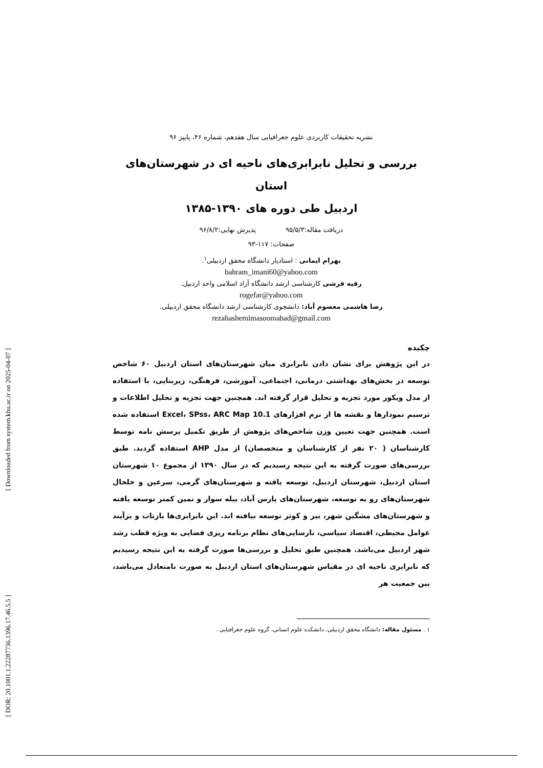[ Downloaded from system.khu.ac.ir on 2025-04-07 ]
[ DOR: 20.1001.1.22287736.1396.17.46.5.5 ]
نشریه تحقیقات کاربردی علوم جغرافیایی سال هفدهم، شماره ۴۶، پاییز ۹۶
بررسی و تحلیل نابرابری‌های ناحیه ای در شهرستان‌های استان
اردبیل طی دوره های ۱۳۹۰-۱۳۸۵
دریافت مقاله:۹۵/۵/۳ پذیرش نهایی:۹۶/۸/۲
صفحات: ۱۱۷-۹۳
بهرام ایمانی : استادیار دانشگاه محقق اردبیلی<sup>۱</sup>.
bahram_imani60@yahoo.com
رقیه فرشی کارشناسی ارشد دانشگاه آزاد اسلامی واحد اردبیل.
rogefar@yahoo.com
رضا هاشمی معصوم آباد: دانشجوی کارشناسی ارشد دانشگاه محقق اردبیلی.
rezahashemimasoomabad@gmail.com
چکیده
در این پژوهش برای نشان دادن نابرابری میان شهرستان‌های استان اردبیل ۶۰ شاخص توسعه در بخش‌های بهداشتی درمانی، اجتماعی، آموزشی، فرهنگی، زیربنایی، با استفاده از مدل ویکور مورد تجزیه و تحلیل قرار گرفته اند. همچنین جهت تجزیه و تحلیل اطلاعات و ترسیم نمودارها و نقشه ها از نرم افزارهای Excel، SPss، ARC Map 10.1 استفاده شده است. همچنین جهت تعیین وزن شاخص‌های پژوهش از طریق تکمیل پرسش نامه توسط کارشناسان ( ۲۰ نفر از کارشناسان و متخصصان) از مدل AHP استفاده گردید. طبق بررسی‌های صورت گرفته به این نتیجه رسیدیم که در سال ۱۳۹۰ از مجموع ۱۰ شهرستان استان اردبیل، شهرستان اردبیل، توسعه یافته و شهرستان‌های گرمی، سرعین و خلخال شهرستان‌های رو به توسعه، شهرستان‌های پارس آباد، بیله سوار و نمین کمتر توسعه یافته و شهرستان‌های مشگین شهر، نیر و کوثر توسعه نیافته اند. این نابرابری‌ها بازتاب و برآیند عوامل محیطی، اقتصاد سیاسی، نارسایی‌های نظام برنامه ریزی فضایی به ویژه قطب رشد شهر اردبیل می‌باشد. همچنین طبق تحلیل و بررسی‌ها صورت گرفته به این نتیجه رسیدیم که نابرابری ناحیه ای در مقیاس شهرستان‌های استان اردبیل به صورت نامتعادل می‌باشد، بین جمعیت هر
۱ . مسئول مقاله: دانشگاه محقق اردبیلی، دانشکده علوم انسانی، گروه علوم جغرافیایی .